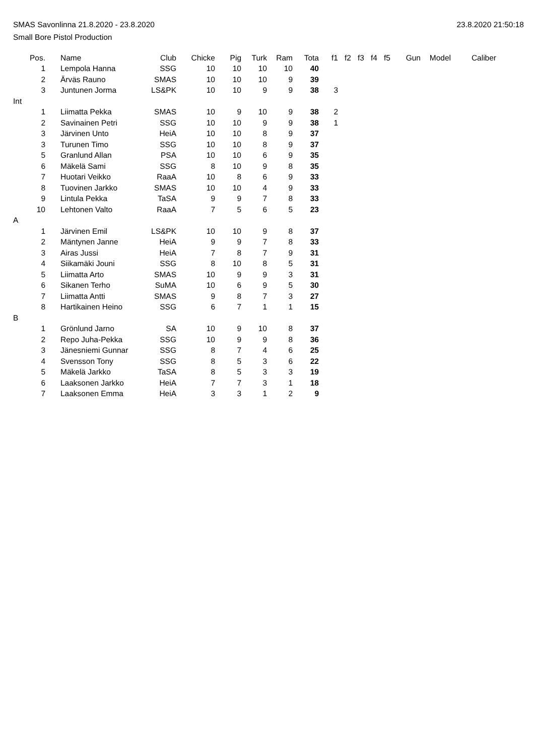SMAS Savonlinna 21.8.2020 - 23.8.2020 23.8.2020 21:50:18
Small Bore Pistol Production
| Pos. | | Name | Club | Chicke | Pig | Turk | Ram | Tota | f1 | f2 | f3 | f4 | f5 | Gun | Model | Caliber |
| --- | --- | --- | --- | --- | --- | --- | --- | --- | --- | --- | --- | --- | --- | --- | --- | --- |
| 1 | | Lempola Hanna | SSG | 10 | 10 | 10 | 10 | 40 | | | | | | | | |
| 2 | | Ärväs Rauno | SMAS | 10 | 10 | 10 | 9 | 39 | | | | | | | | |
| 3 | | Juntunen Jorma | LS&PK | 10 | 10 | 9 | 9 | 38 | 3 | | | | | | | |
| Int | | | | | | | | | | | | | | | | |
| 1 | | Liimatta Pekka | SMAS | 10 | 9 | 10 | 9 | 38 | 2 | | | | | | | |
| 2 | | Savinainen Petri | SSG | 10 | 10 | 9 | 9 | 38 | 1 | | | | | | | |
| 3 | | Järvinen Unto | HeiA | 10 | 10 | 8 | 9 | 37 | | | | | | | | |
| 3 | | Turunen Timo | SSG | 10 | 10 | 8 | 9 | 37 | | | | | | | | |
| 5 | | Granlund Allan | PSA | 10 | 10 | 6 | 9 | 35 | | | | | | | | |
| 6 | | Mäkelä Sami | SSG | 8 | 10 | 9 | 8 | 35 | | | | | | | | |
| 7 | | Huotari Veikko | RaaA | 10 | 8 | 6 | 9 | 33 | | | | | | | | |
| 8 | | Tuovinen Jarkko | SMAS | 10 | 10 | 4 | 9 | 33 | | | | | | | | |
| 9 | | Lintula Pekka | TaSA | 9 | 9 | 7 | 8 | 33 | | | | | | | | |
| 10 | | Lehtonen Valto | RaaA | 7 | 5 | 6 | 5 | 23 | | | | | | | | |
| A | | | | | | | | | | | | | | | | |
| 1 | | Järvinen Emil | LS&PK | 10 | 10 | 9 | 8 | 37 | | | | | | | | |
| 2 | | Mäntynen Janne | HeiA | 9 | 9 | 7 | 8 | 33 | | | | | | | | |
| 3 | | Airas Jussi | HeiA | 7 | 8 | 7 | 9 | 31 | | | | | | | | |
| 4 | | Siikamäki Jouni | SSG | 8 | 10 | 8 | 5 | 31 | | | | | | | | |
| 5 | | Liimatta Arto | SMAS | 10 | 9 | 9 | 3 | 31 | | | | | | | | |
| 6 | | Sikanen Terho | SuMA | 10 | 6 | 9 | 5 | 30 | | | | | | | | |
| 7 | | Liimatta Antti | SMAS | 9 | 8 | 7 | 3 | 27 | | | | | | | | |
| 8 | | Hartikainen Heino | SSG | 6 | 7 | 1 | 1 | 15 | | | | | | | | |
| B | | | | | | | | | | | | | | | | |
| 1 | | Grönlund Jarno | SA | 10 | 9 | 10 | 8 | 37 | | | | | | | | |
| 2 | | Repo Juha-Pekka | SSG | 10 | 9 | 9 | 8 | 36 | | | | | | | | |
| 3 | | Jänesniemi Gunnar | SSG | 8 | 7 | 4 | 6 | 25 | | | | | | | | |
| 4 | | Svensson Tony | SSG | 8 | 5 | 3 | 6 | 22 | | | | | | | | |
| 5 | | Mäkelä Jarkko | TaSA | 8 | 5 | 3 | 3 | 19 | | | | | | | | |
| 6 | | Laaksonen Jarkko | HeiA | 7 | 7 | 3 | 1 | 18 | | | | | | | | |
| 7 | | Laaksonen Emma | HeiA | 3 | 3 | 1 | 2 | 9 | | | | | | | | |